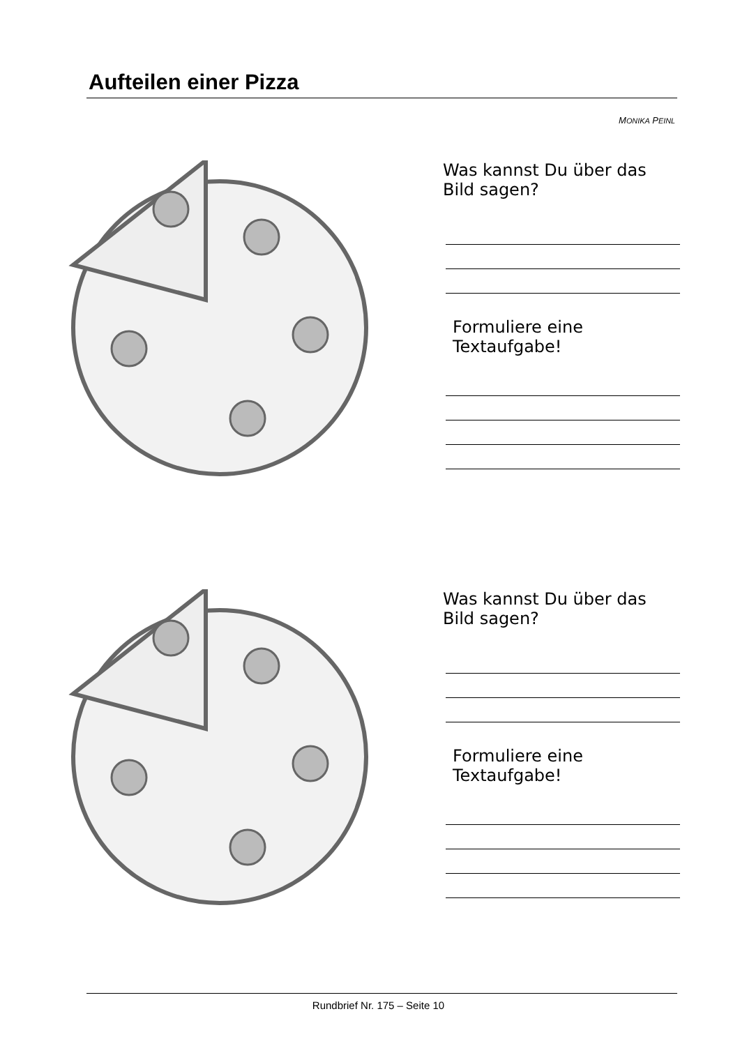Aufteilen einer Pizza
MONIKA PEINL
Was kannst Du über das Bild sagen?
Formuliere eine Textaufgabe!
Was kannst Du über das Bild sagen?
Formuliere eine Textaufgabe!
Rundbrief Nr. 175 – Seite 10